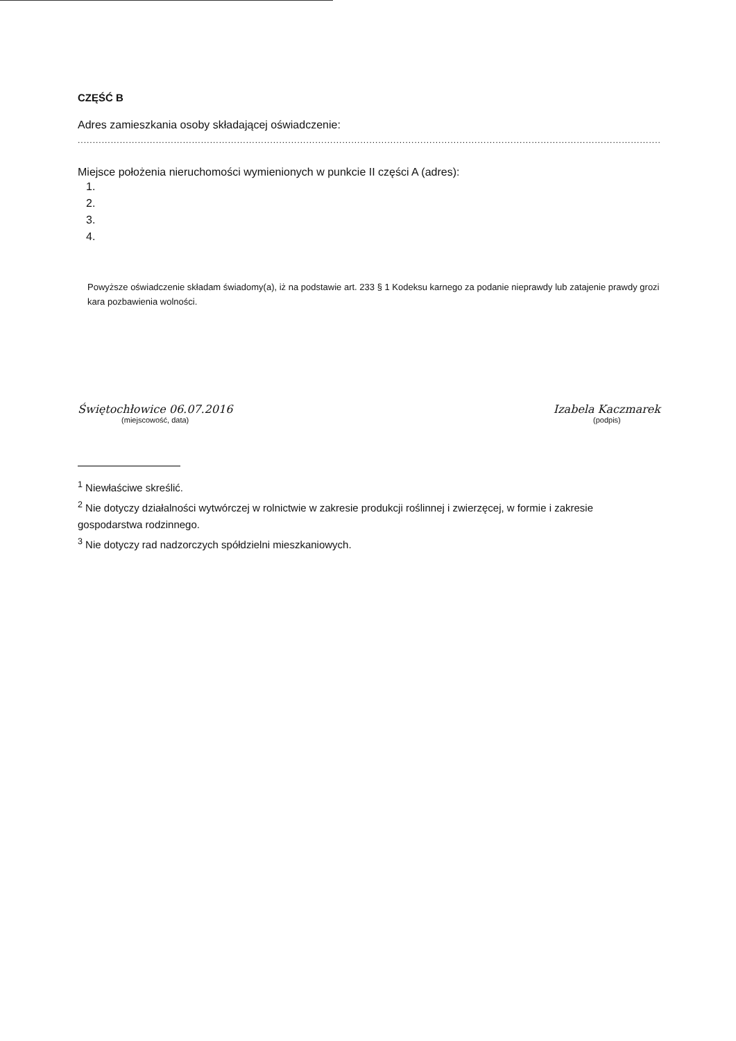CZĘŚĆ B
Adres zamieszkania osoby składającej oświadczenie:
..........................................................................................................................................................................................................
Miejsce położenia nieruchomości wymienionych w punkcie II części A (adres):
1.
2.
3.
4.
Powyższe oświadczenie składam świadomy(a), iż na podstawie art. 233 § 1 Kodeksu karnego za podanie nieprawdy lub zatajenie prawdy grozi kara pozbawienia wolności.
Świętochłowice 06.07.2016
(miejscowość, data)
Izabela Kaczmarek
(podpis)
<sup>1</sup> Niewłaściwe skreślić.
<sup>2</sup> Nie dotyczy działalności wytwórczej w rolnictwie w zakresie produkcji roślinnej i zwierzęcej, w formie i zakresie gospodarstwa rodzinnego.
<sup>3</sup> Nie dotyczy rad nadzorczych spółdzielni mieszkaniowych.